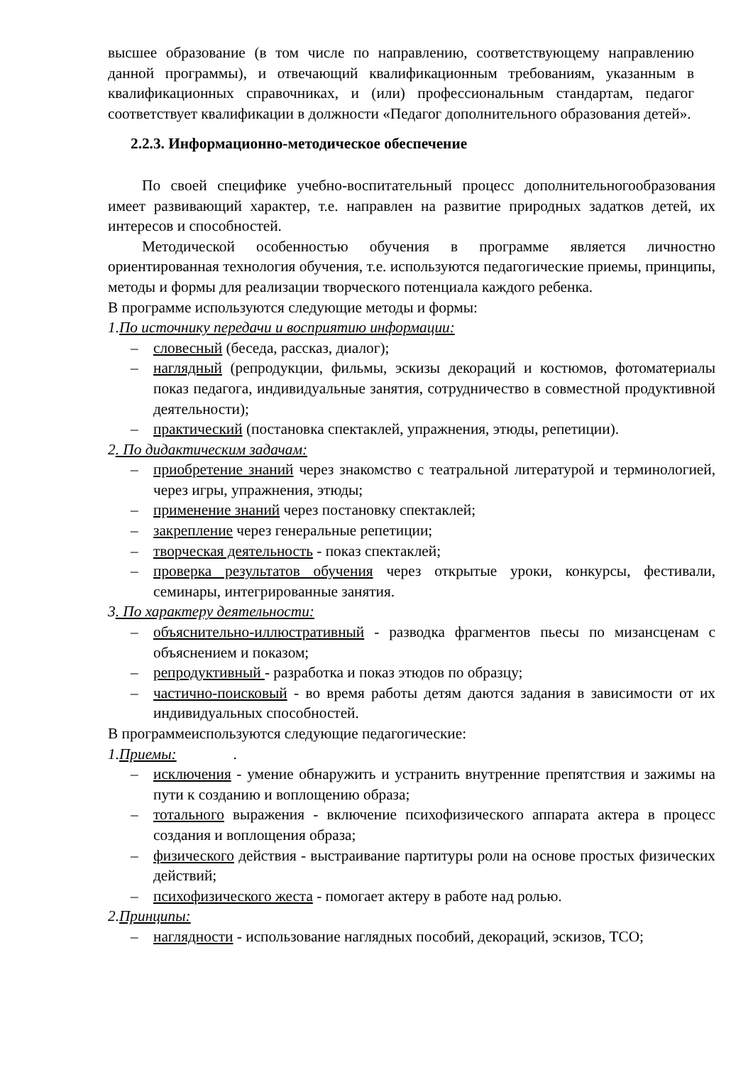высшее образование (в том числе по направлению, соответствующему направлению данной программы), и отвечающий квалификационным требованиям, указанным в квалификационных справочниках, и (или) профессиональным стандартам, педагог соответствует квалификации в должности «Педагог дополнительного образования детей».
2.2.3. Информационно-методическое обеспечение
По своей специфике учебно-воспитательный процесс дополнительногообразования имеет развивающий характер, т.е. направлен на развитие природных задатков детей, их интересов и способностей.
Методической особенностью обучения в программе является личностно ориентированная технология обучения, т.е. используются педагогические приемы, принципы, методы и формы для реализации творческого потенциала каждого ребенка.
В программе используются следующие методы и формы:
1.По источнику передачи и восприятию информации:
– словесный (беседа, рассказ, диалог);
– наглядный (репродукции, фильмы, эскизы декораций и костюмов, фотоматериалы показ педагога, индивидуальные занятия, сотрудничество в совместной продуктивной деятельности);
– практический (постановка спектаклей, упражнения, этюды, репетиции).
2. По дидактическим задачам:
– приобретение знаний через знакомство с театральной литературой и терминологией, через игры, упражнения, этюды;
– применение знаний через постановку спектаклей;
– закрепление через генеральные репетиции;
– творческая деятельность - показ спектаклей;
– проверка результатов обучения через открытые уроки, конкурсы, фестивали, семинары, интегрированные занятия.
3. По характеру деятельности:
– объяснительно-иллюстративный - разводка фрагментов пьесы по мизансценам с объяснением и показом;
– репродуктивный - разработка и показ этюдов по образцу;
– частично-поисковый - во время работы детям даются задания в зависимости от их индивидуальных способностей.
В программеиспользуются следующие педагогические:
1.Приемы: .
– исключения - умение обнаружить и устранить внутренние препятствия и зажимы на пути к созданию и воплощению образа;
– тотального выражения - включение психофизического аппарата актера в процесс создания и воплощения образа;
– физического действия - выстраивание партитуры роли на основе простых физических действий;
– психофизического жеста - помогает актеру в работе над ролью.
2.Принципы:
– наглядности - использование наглядных пособий, декораций, эскизов, ТСО;